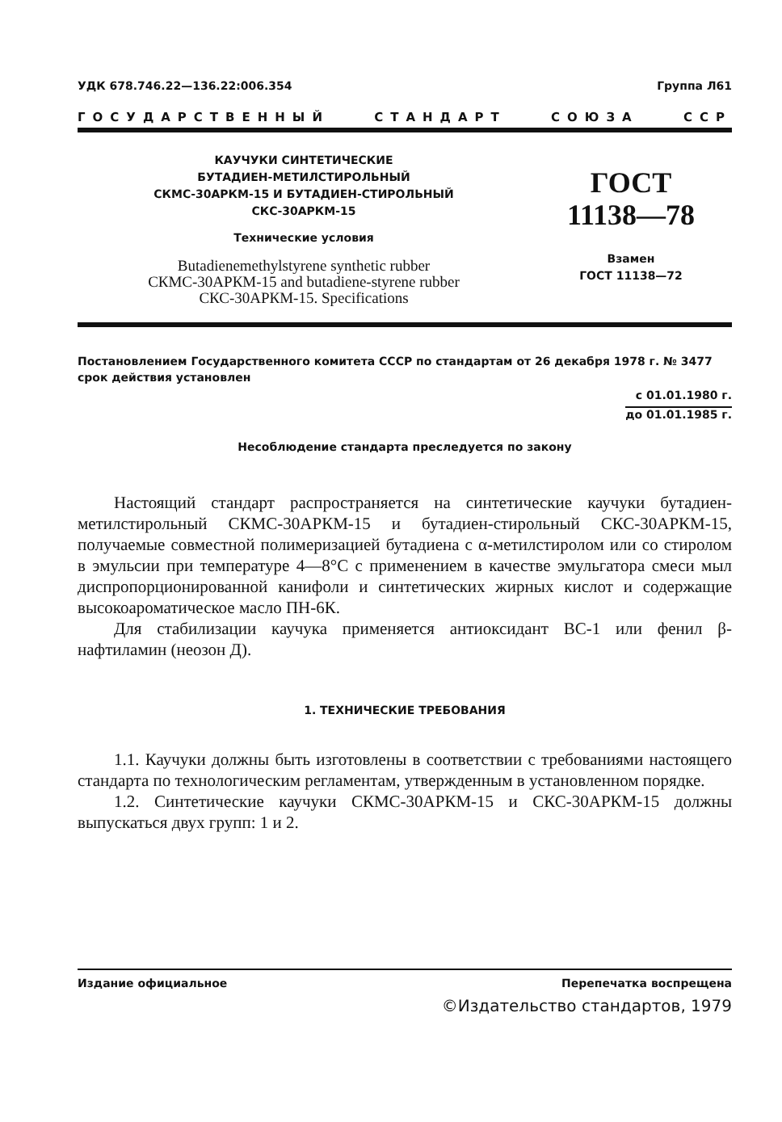УДК 678.746.22—136.22:006.354 Группа Л61
ГОСУДАРСТВЕННЫЙ СТАНДАРТ СОЮЗА ССР
КАУЧУКИ СИНТЕТИЧЕСКИЕ
БУТАДИЕН-МЕТИЛСТИРОЛЬНЫЙ
СКМС-30АРКМ-15 И БУТАДИЕН-СТИРОЛЬНЫЙ
СКС-30АРКМ-15
Технические условия
Butadienemethylstyrene synthetic rubber
СКМС-30АРКМ-15 and butadiene-styrene rubber
СКС-30АРКМ-15. Specifications
ГОСТ
11138—78
Взамен
ГОСТ 11138—72
Постановлением Государственного комитета СССР по стандартам от 26 декабря 1978 г. № 3477 срок действия установлен
с 01.01.1980 г.
до 01.01.1985 г.
Несоблюдение стандарта преследуется по закону
Настоящий стандарт распространяется на синтетические каучуки бутадиен-метилстирольный СКМС-30АРКМ-15 и бутадиен-стирольный СКС-30АРКМ-15, получаемые совместной полимеризацией бутадиена с α-метилстиролом или со стиролом в эмульсии при температуре 4—8°С с применением в качестве эмульгатора смеси мыл диспропорционированной канифоли и синтетических жирных кислот и содержащие высокоароматическое масло ПН-6К.
Для стабилизации каучука применяется антиоксидант ВС-1 или фенил β-нафтиламин (неозон Д).
1. ТЕХНИЧЕСКИЕ ТРЕБОВАНИЯ
1.1. Каучуки должны быть изготовлены в соответствии с требованиями настоящего стандарта по технологическим регламентам, утвержденным в установленном порядке.
1.2. Синтетические каучуки СКМС-30АРКМ-15 и СКС-30АРКМ-15 должны выпускаться двух групп: 1 и 2.
Издание официальное Перепечатка воспрещена
©Издательство стандартов, 1979